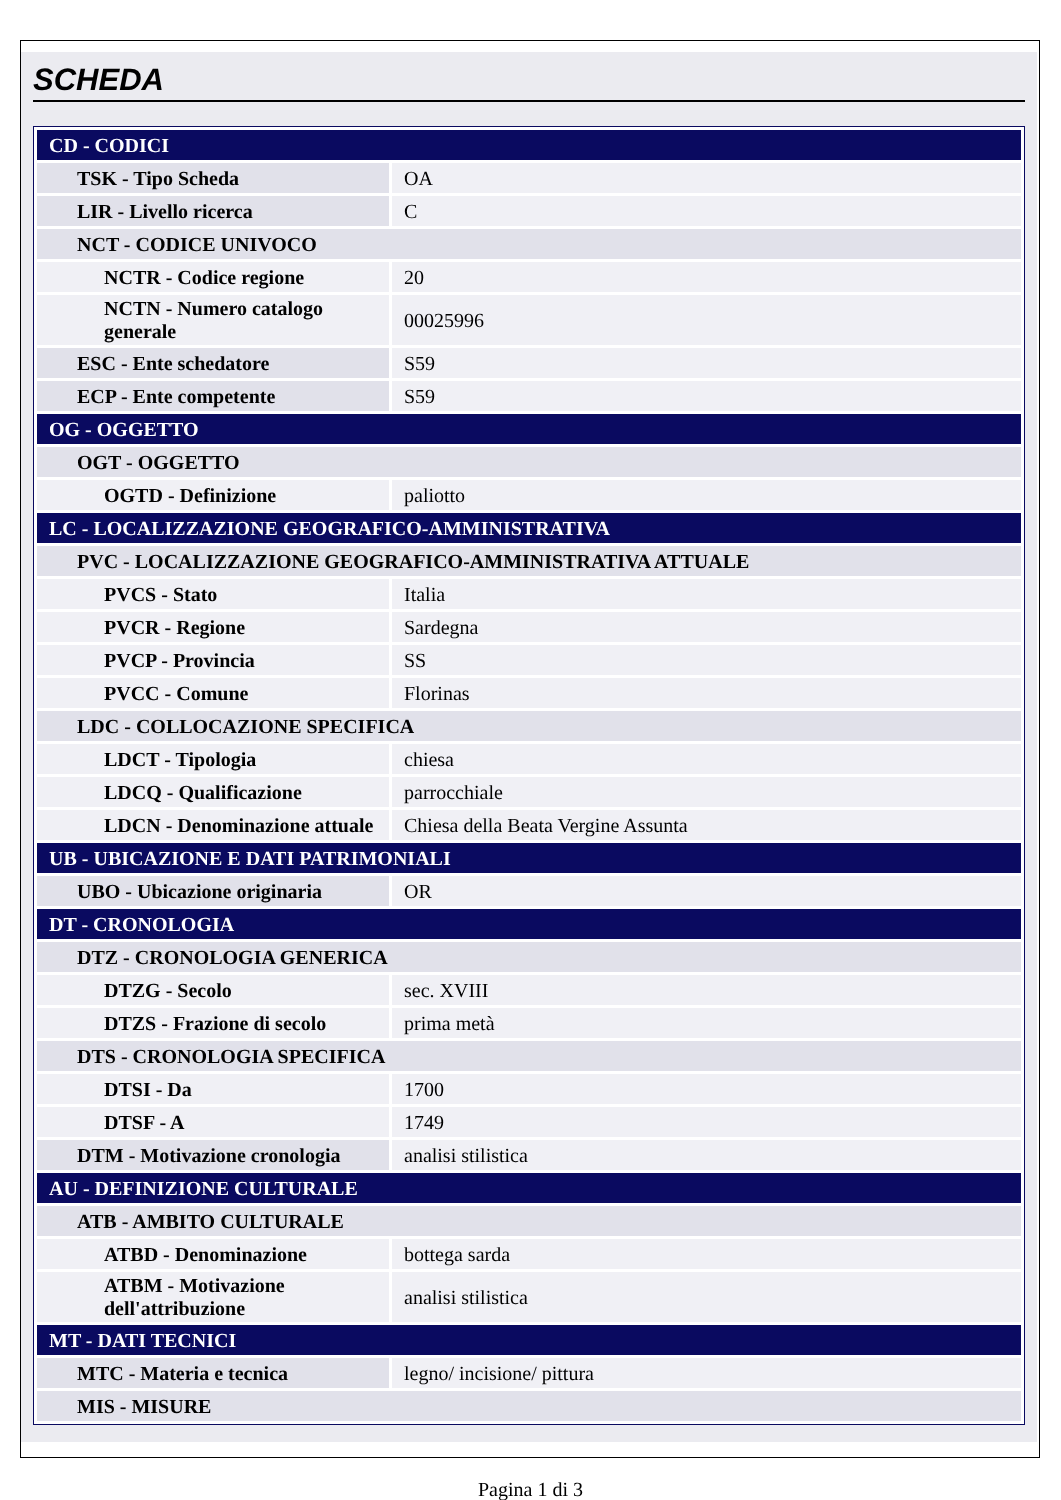SCHEDA
| CD - CODICI | |
| TSK - Tipo Scheda | OA |
| LIR - Livello ricerca | C |
| NCT - CODICE UNIVOCO | |
| NCTR - Codice regione | 20 |
| NCTN - Numero catalogo generale | 00025996 |
| ESC - Ente schedatore | S59 |
| ECP - Ente competente | S59 |
| OG - OGGETTO | |
| OGT - OGGETTO | |
| OGTD - Definizione | paliotto |
| LC - LOCALIZZAZIONE GEOGRAFICO-AMMINISTRATIVA | |
| PVC - LOCALIZZAZIONE GEOGRAFICO-AMMINISTRATIVA ATTUALE | |
| PVCS - Stato | Italia |
| PVCR - Regione | Sardegna |
| PVCP - Provincia | SS |
| PVCC - Comune | Florinas |
| LDC - COLLOCAZIONE SPECIFICA | |
| LDCT - Tipologia | chiesa |
| LDCQ - Qualificazione | parrocchiale |
| LDCN - Denominazione attuale | Chiesa della Beata Vergine Assunta |
| UB - UBICAZIONE E DATI PATRIMONIALI | |
| UBO - Ubicazione originaria | OR |
| DT - CRONOLOGIA | |
| DTZ - CRONOLOGIA GENERICA | |
| DTZG - Secolo | sec. XVIII |
| DTZS - Frazione di secolo | prima metà |
| DTS - CRONOLOGIA SPECIFICA | |
| DTSI - Da | 1700 |
| DTSF - A | 1749 |
| DTM - Motivazione cronologia | analisi stilistica |
| AU - DEFINIZIONE CULTURALE | |
| ATB - AMBITO CULTURALE | |
| ATBD - Denominazione | bottega sarda |
| ATBM - Motivazione dell'attribuzione | analisi stilistica |
| MT - DATI TECNICI | |
| MTC - Materia e tecnica | legno/ incisione/ pittura |
| MIS - MISURE | |
Pagina 1 di 3